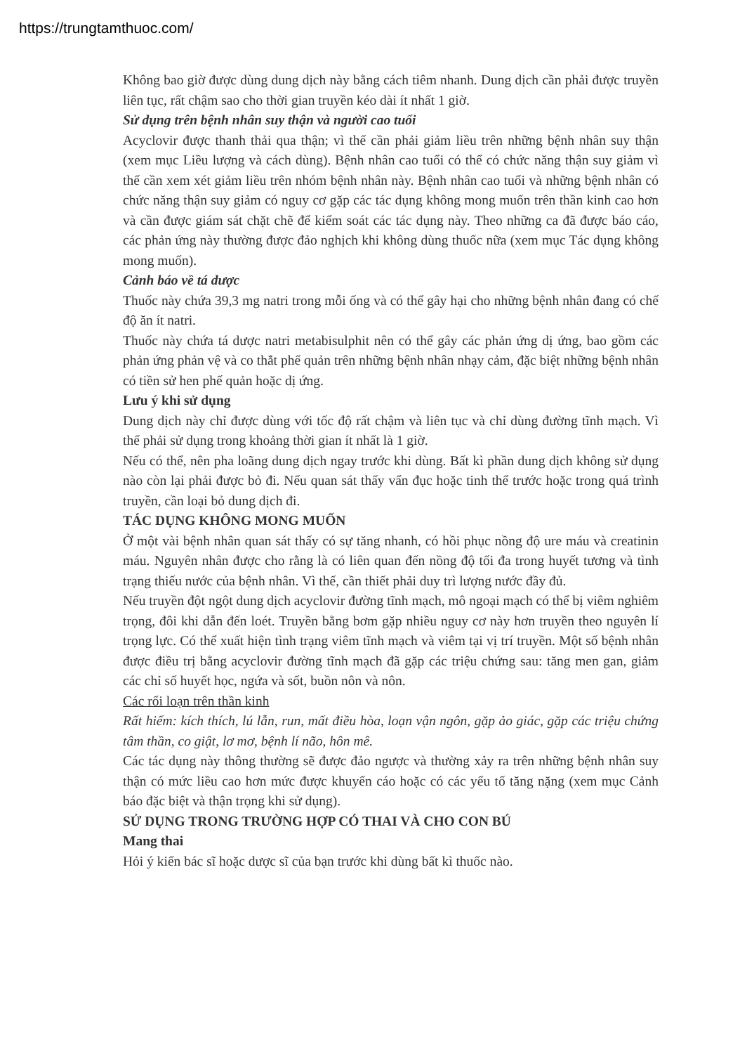https://trungtamthuoc.com/
Không bao giờ được dùng dung dịch này bằng cách tiêm nhanh. Dung dịch cần phải được truyền liên tục, rất chậm sao cho thời gian truyền kéo dài ít nhất 1 giờ.
Sử dụng trên bệnh nhân suy thận và người cao tuổi
Acyclovir được thanh thải qua thận; vì thế cần phải giảm liều trên những bệnh nhân suy thận (xem mục Liều lượng và cách dùng). Bệnh nhân cao tuổi có thể có chức năng thận suy giảm vì thế cần xem xét giảm liều trên nhóm bệnh nhân này. Bệnh nhân cao tuổi và những bệnh nhân có chức năng thận suy giảm có nguy cơ gặp các tác dụng không mong muốn trên thần kinh cao hơn và cần được giám sát chặt chẽ để kiểm soát các tác dụng này. Theo những ca đã được báo cáo, các phản ứng này thường được đảo nghịch khi không dùng thuốc nữa (xem mục Tác dụng không mong muốn).
Cảnh báo về tá dược
Thuốc này chứa 39,3 mg natri trong mỗi ống và có thể gây hại cho những bệnh nhân đang có chế độ ăn ít natri.
Thuốc này chứa tá dược natri metabisulphit nên có thể gây các phản ứng dị ứng, bao gồm các phản ứng phản vệ và co thắt phế quản trên những bệnh nhân nhạy cảm, đặc biệt những bệnh nhân có tiền sử hen phế quản hoặc dị ứng.
Lưu ý khi sử dụng
Dung dịch này chỉ được dùng với tốc độ rất chậm và liên tục và chỉ dùng đường tĩnh mạch. Vì thế phải sử dụng trong khoảng thời gian ít nhất là 1 giờ.
Nếu có thể, nên pha loãng dung dịch ngay trước khi dùng. Bất kì phần dung dịch không sử dụng nào còn lại phải được bỏ đi. Nếu quan sát thấy vẩn đục hoặc tinh thể trước hoặc trong quá trình truyền, cần loại bỏ dung dịch đi.
TÁC DỤNG KHÔNG MONG MUỐN
Ở một vài bệnh nhân quan sát thấy có sự tăng nhanh, có hồi phục nồng độ ure máu và creatinin máu. Nguyên nhân được cho rằng là có liên quan đến nồng độ tối đa trong huyết tương và tình trạng thiếu nước của bệnh nhân. Vì thế, cần thiết phải duy trì lượng nước đầy đủ.
Nếu truyền đột ngột dung dịch acyclovir đường tĩnh mạch, mô ngoại mạch có thể bị viêm nghiêm trọng, đôi khi dẫn đến loét. Truyền bằng bơm gặp nhiều nguy cơ này hơn truyền theo nguyên lí trọng lực. Có thể xuất hiện tình trạng viêm tĩnh mạch và viêm tại vị trí truyền. Một số bệnh nhân được điều trị bằng acyclovir đường tĩnh mạch đã gặp các triệu chứng sau: tăng men gan, giảm các chỉ số huyết học, ngứa và sốt, buồn nôn và nôn.
Các rối loạn trên thần kinh
Rất hiếm: kích thích, lú lẫn, run, mất điều hòa, loạn vận ngôn, gặp ảo giác, gặp các triệu chứng tâm thần, co giật, lơ mơ, bệnh lí não, hôn mê.
Các tác dụng này thông thường sẽ được đảo ngược và thường xảy ra trên những bệnh nhân suy thận có mức liều cao hơn mức được khuyến cáo hoặc có các yếu tố tăng nặng (xem mục Cảnh báo đặc biệt và thận trọng khi sử dụng).
SỬ DỤNG TRONG TRƯỜNG HỢP CÓ THAI VÀ CHO CON BÚ
Mang thai
Hỏi ý kiến bác sĩ hoặc dược sĩ của bạn trước khi dùng bất kì thuốc nào.